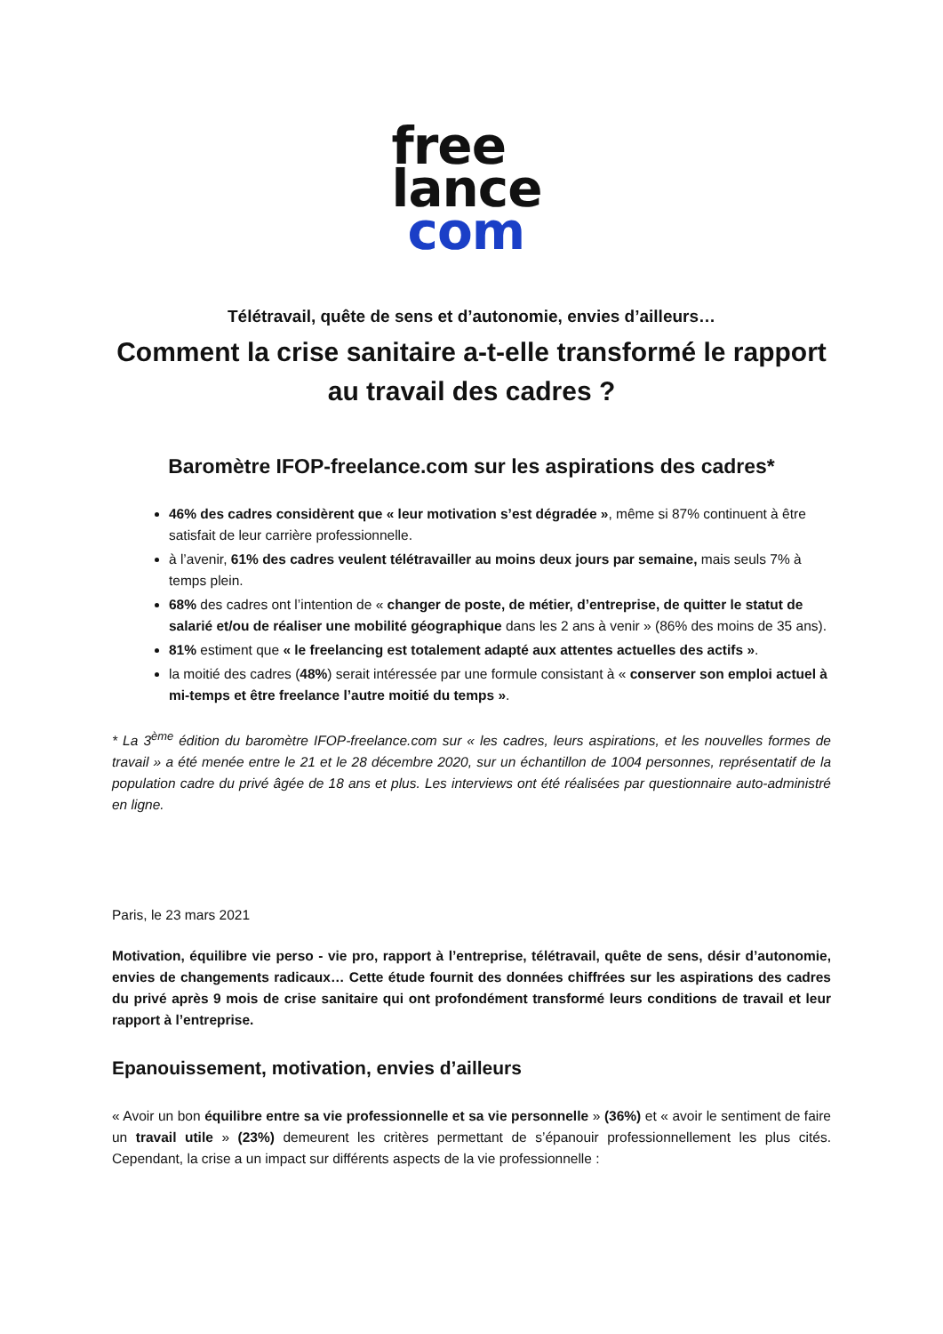free
lance
com
Télétravail, quête de sens et d’autonomie, envies d’ailleurs…
Comment la crise sanitaire a-t-elle transformé le rapport au travail des cadres ?
Baromètre IFOP-freelance.com sur les aspirations des cadres*
46% des cadres considèrent que « leur motivation s’est dégradée », même si 87% continuent à être satisfait de leur carrière professionnelle.
à l’avenir, 61% des cadres veulent télétravailler au moins deux jours par semaine, mais seuls 7% à temps plein.
68% des cadres ont l’intention de « changer de poste, de métier, d’entreprise, de quitter le statut de salarié et/ou de réaliser une mobilité géographique dans les 2 ans à venir » (86% des moins de 35 ans).
81% estiment que « le freelancing est totalement adapté aux attentes actuelles des actifs ».
la moitié des cadres (48%) serait intéressée par une formule consistant à « conserver son emploi actuel à mi-temps et être freelance l’autre moitié du temps ».
* La 3<sup>ème</sup> édition du baromètre IFOP-freelance.com sur « les cadres, leurs aspirations, et les nouvelles formes de travail » a été menée entre le 21 et le 28 décembre 2020, sur un échantillon de 1004 personnes, représentatif de la population cadre du privé âgée de 18 ans et plus. Les interviews ont été réalisées par questionnaire auto-administré en ligne.
Paris, le 23 mars 2021
Motivation, équilibre vie perso - vie pro, rapport à l’entreprise, télétravail, quête de sens, désir d’autonomie, envies de changements radicaux… Cette étude fournit des données chiffrées sur les aspirations des cadres du privé après 9 mois de crise sanitaire qui ont profondément transformé leurs conditions de travail et leur rapport à l’entreprise.
Epanouissement, motivation, envies d’ailleurs
« Avoir un bon équilibre entre sa vie professionnelle et sa vie personnelle » (36%) et « avoir le sentiment de faire un travail utile » (23%) demeurent les critères permettant de s’épanouir professionnellement les plus cités. Cependant, la crise a un impact sur différents aspects de la vie professionnelle :